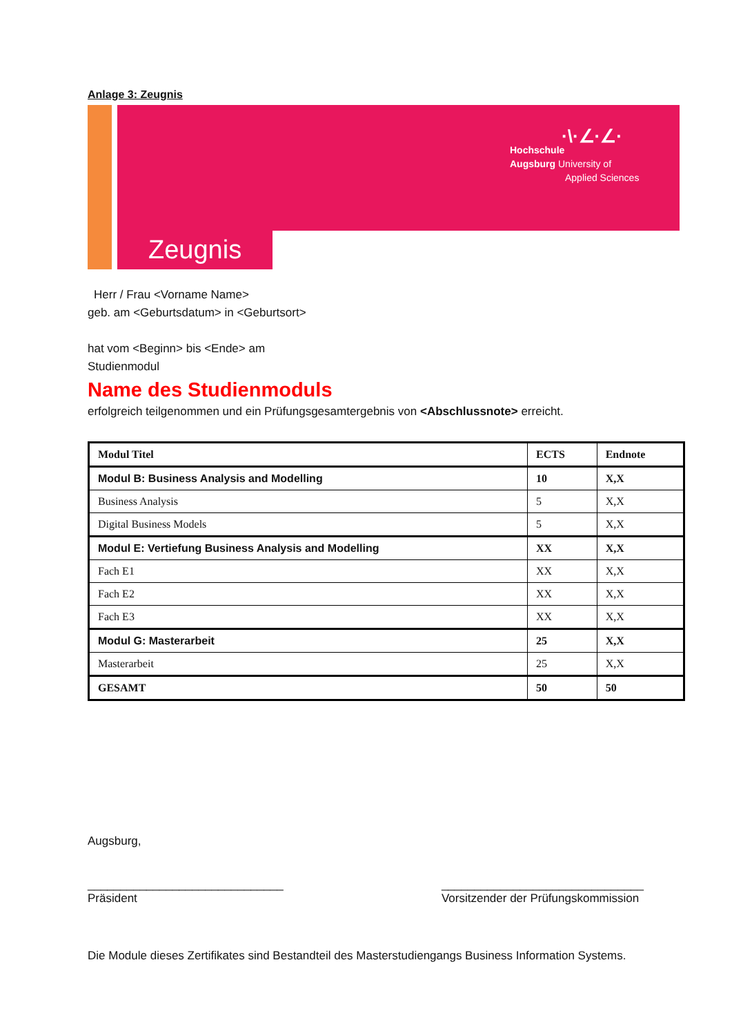Anlage 3: Zeugnis
·\·∠·∠·
Hochschule
Augsburg University of
Applied Sciences
Zeugnis
Herr / Frau <Vorname Name>
geb. am <Geburtsdatum> in <Geburtsort>
hat vom <Beginn> bis <Ende> am
Studienmodul
Name des Studienmoduls
erfolgreich teilgenommen und ein Prüfungsgesamtergebnis von <Abschlussnote> erreicht.
| Modul Titel | ECTS | Endnote |
| --- | --- | --- |
| Modul B: Business Analysis and Modelling | 10 | X,X |
| Business Analysis | 5 | X,X |
| Digital Business Models | 5 | X,X |
| Modul E: Vertiefung Business Analysis and Modelling | XX | X,X |
| Fach E1 | XX | X,X |
| Fach E2 | XX | X,X |
| Fach E3 | XX | X,X |
| Modul G: Masterarbeit | 25 | X,X |
| Masterarbeit | 25 | X,X |
| GESAMT | 50 | 50 |
Augsburg,
______________________________
Präsident
_______________________________
Vorsitzender der Prüfungskommission
Die Module dieses Zertifikates sind Bestandteil des Masterstudiengangs Business Information Systems.